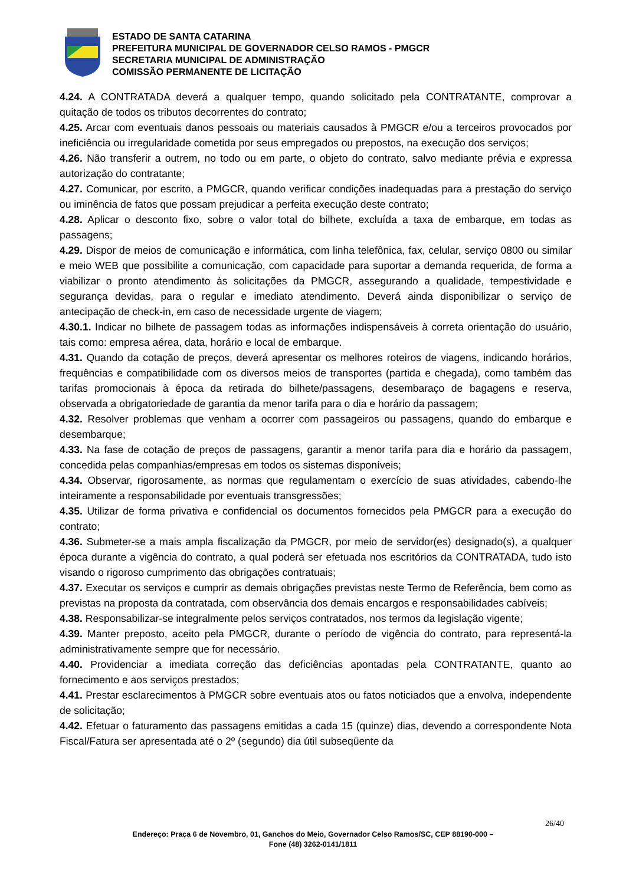ESTADO DE SANTA CATARINA
PREFEITURA MUNICIPAL DE GOVERNADOR CELSO RAMOS - PMGCR
SECRETARIA MUNICIPAL DE ADMINISTRAÇÃO
COMISSÃO PERMANENTE DE LICITAÇÃO
4.24. A CONTRATADA deverá a qualquer tempo, quando solicitado pela CONTRATANTE, comprovar a quitação de todos os tributos decorrentes do contrato;
4.25. Arcar com eventuais danos pessoais ou materiais causados à PMGCR e/ou a terceiros provocados por ineficiência ou irregularidade cometida por seus empregados ou prepostos, na execução dos serviços;
4.26. Não transferir a outrem, no todo ou em parte, o objeto do contrato, salvo mediante prévia e expressa autorização do contratante;
4.27. Comunicar, por escrito, a PMGCR, quando verificar condições inadequadas para a prestação do serviço ou iminência de fatos que possam prejudicar a perfeita execução deste contrato;
4.28. Aplicar o desconto fixo, sobre o valor total do bilhete, excluída a taxa de embarque, em todas as passagens;
4.29. Dispor de meios de comunicação e informática, com linha telefônica, fax, celular, serviço 0800 ou similar e meio WEB que possibilite a comunicação, com capacidade para suportar a demanda requerida, de forma a viabilizar o pronto atendimento às solicitações da PMGCR, assegurando a qualidade, tempestividade e segurança devidas, para o regular e imediato atendimento. Deverá ainda disponibilizar o serviço de antecipação de check-in, em caso de necessidade urgente de viagem;
4.30.1. Indicar no bilhete de passagem todas as informações indispensáveis à correta orientação do usuário, tais como: empresa aérea, data, horário e local de embarque.
4.31. Quando da cotação de preços, deverá apresentar os melhores roteiros de viagens, indicando horários, frequências e compatibilidade com os diversos meios de transportes (partida e chegada), como também das tarifas promocionais à época da retirada do bilhete/passagens, desembaraço de bagagens e reserva, observada a obrigatoriedade de garantia da menor tarifa para o dia e horário da passagem;
4.32. Resolver problemas que venham a ocorrer com passageiros ou passagens, quando do embarque e desembarque;
4.33. Na fase de cotação de preços de passagens, garantir a menor tarifa para dia e horário da passagem, concedida pelas companhias/empresas em todos os sistemas disponíveis;
4.34. Observar, rigorosamente, as normas que regulamentam o exercício de suas atividades, cabendo-lhe inteiramente a responsabilidade por eventuais transgressões;
4.35. Utilizar de forma privativa e confidencial os documentos fornecidos pela PMGCR para a execução do contrato;
4.36. Submeter-se a mais ampla fiscalização da PMGCR, por meio de servidor(es) designado(s), a qualquer época durante a vigência do contrato, a qual poderá ser efetuada nos escritórios da CONTRATADA, tudo isto visando o rigoroso cumprimento das obrigações contratuais;
4.37. Executar os serviços e cumprir as demais obrigações previstas neste Termo de Referência, bem como as previstas na proposta da contratada, com observância dos demais encargos e responsabilidades cabíveis;
4.38. Responsabilizar-se integralmente pelos serviços contratados, nos termos da legislação vigente;
4.39. Manter preposto, aceito pela PMGCR, durante o período de vigência do contrato, para representá-la administrativamente sempre que for necessário.
4.40. Providenciar a imediata correção das deficiências apontadas pela CONTRATANTE, quanto ao fornecimento e aos serviços prestados;
4.41. Prestar esclarecimentos à PMGCR sobre eventuais atos ou fatos noticiados que a envolva, independente de solicitação;
4.42. Efetuar o faturamento das passagens emitidas a cada 15 (quinze) dias, devendo a correspondente Nota Fiscal/Fatura ser apresentada até o 2º (segundo) dia útil subseqüente da
26/40
Endereço: Praça 6 de Novembro, 01, Ganchos do Meio, Governador Celso Ramos/SC, CEP 88190-000 –
Fone (48) 3262-0141/1811